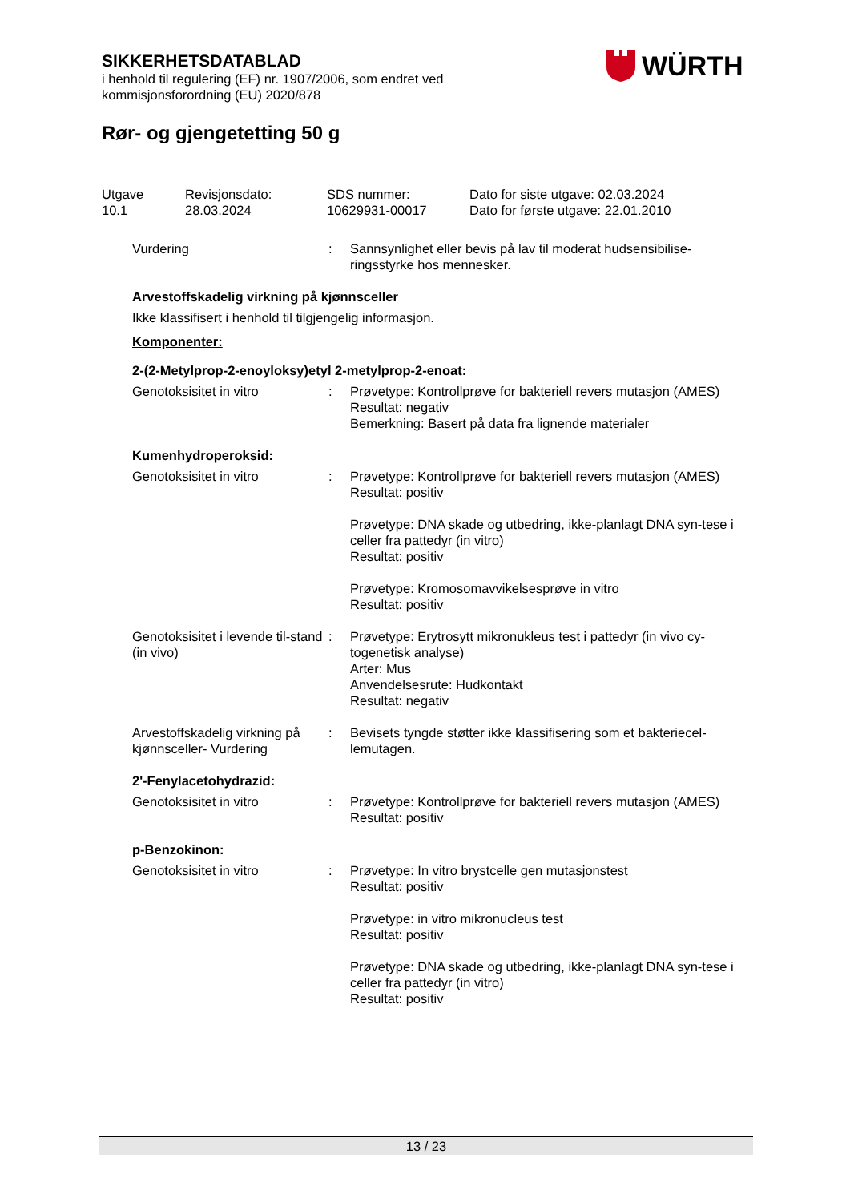SIKKERHETSDATABLAD
i henhold til regulering (EF) nr. 1907/2006, som endret ved
kommisjonsforordning (EU) 2020/878
Rør- og gjengetetting 50 g
WÜRTH
Utgave
10.1
Revisjonsdato:
28.03.2024
SDS nummer:
10629931-00017
Dato for siste utgave: 02.03.2024
Dato for første utgave: 22.01.2010
Vurdering : Sannsynlighet eller bevis på lav til moderat hudsensibilise-ringsstyrke hos mennesker.
Arvestoffskadelig virkning på kjønnsceller
Ikke klassifisert i henhold til tilgjengelig informasjon.
Komponenter:
2-(2-Metylprop-2-enoyloksy)etyl 2-metylprop-2-enoat:
Genotoksisitet in vitro : Prøvetype: Kontrollprøve for bakteriell revers mutasjon (AMES)
Resultat: negativ
Bemerkning: Basert på data fra lignende materialer
Kumenhydroperoksid:
Genotoksisitet in vitro : Prøvetype: Kontrollprøve for bakteriell revers mutasjon (AMES)
Resultat: positiv
Prøvetype: DNA skade og utbedring, ikke-planlagt DNA syn-tese i celler fra pattedyr (in vitro)
Resultat: positiv
Prøvetype: Kromosomavvikelsesprøve in vitro
Resultat: positiv
Genotoksisitet i levende til-stand (in vivo)
: Prøvetype: Erytrosytt mikronukleus test i pattedyr (in vivo cy-togenetisk analyse)
Arter: Mus
Anvendelsesrute: Hudkontakt
Resultat: negativ
Arvestoffskadelig virkning på kjønnsceller- Vurdering
: Bevisets tyngde støtter ikke klassifisering som et bakteriecel-lemutagen.
2'-Fenylacetohydrazid:
Genotoksisitet in vitro : Prøvetype: Kontrollprøve for bakteriell revers mutasjon (AMES)
Resultat: positiv
p-Benzokinon:
Genotoksisitet in vitro : Prøvetype: In vitro brystcelle gen mutasjonstest
Resultat: positiv
Prøvetype: in vitro mikronucleus test
Resultat: positiv
Prøvetype: DNA skade og utbedring, ikke-planlagt DNA syn-tese i celler fra pattedyr (in vitro)
Resultat: positiv
13 / 23